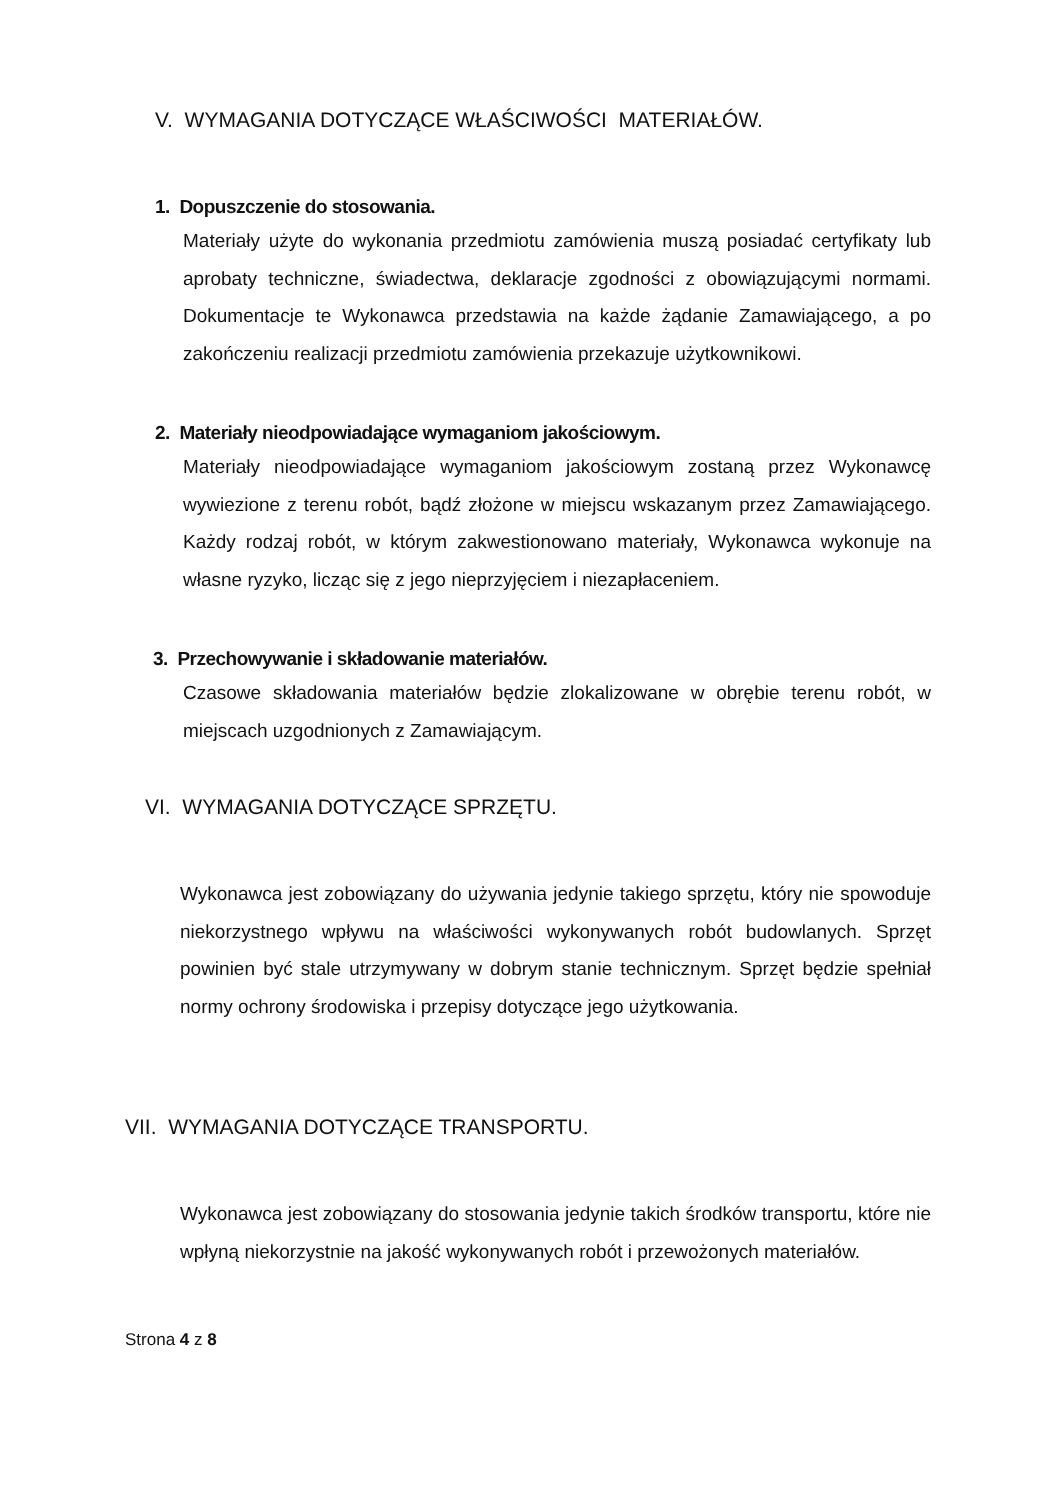V. WYMAGANIA DOTYCZĄCE WŁAŚCIWOŚCI MATERIAŁÓW.
1. Dopuszczenie do stosowania.
Materiały użyte do wykonania przedmiotu zamówienia muszą posiadać certyfikaty lub aprobaty techniczne, świadectwa, deklaracje zgodności z obowiązującymi normami. Dokumentacje te Wykonawca przedstawia na każde żądanie Zamawiającego, a po zakończeniu realizacji przedmiotu zamówienia przekazuje użytkownikowi.
2. Materiały nieodpowiadające wymaganiom jakościowym.
Materiały nieodpowiadające wymaganiom jakościowym zostaną przez Wykonawcę wywiezione z terenu robót, bądź złożone w miejscu wskazanym przez Zamawiającego. Każdy rodzaj robót, w którym zakwestionowano materiały, Wykonawca wykonuje na własne ryzyko, licząc się z jego nieprzyjęciem i niezapłaceniem.
3. Przechowywanie i składowanie materiałów.
Czasowe składowania materiałów będzie zlokalizowane w obrębie terenu robót, w miejscach uzgodnionych z Zamawiającym.
VI. WYMAGANIA DOTYCZĄCE SPRZĘTU.
Wykonawca jest zobowiązany do używania jedynie takiego sprzętu, który nie spowoduje niekorzystnego wpływu na właściwości wykonywanych robót budowlanych. Sprzęt powinien być stale utrzymywany w dobrym stanie technicznym. Sprzęt będzie spełniał normy ochrony środowiska i przepisy dotyczące jego użytkowania.
VII. WYMAGANIA DOTYCZĄCE TRANSPORTU.
Wykonawca jest zobowiązany do stosowania jedynie takich środków transportu, które nie wpłyną niekorzystnie na jakość wykonywanych robót i przewożonych materiałów.
Strona 4 z 8